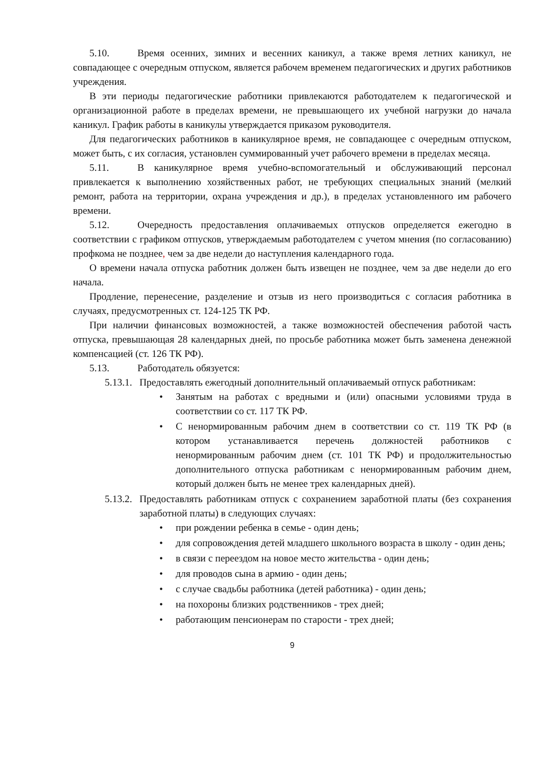5.10. Время осенних, зимних и весенних каникул, а также время летних каникул, не совпадающее с очередным отпуском, является рабочем временем педагогических и других работников учреждения.
В эти периоды педагогические работники привлекаются работодателем к педагогической и организационной работе в пределах времени, не превышающего их учебной нагрузки до начала каникул. График работы в каникулы утверждается приказом руководителя.
Для педагогических работников в каникулярное время, не совпадающее с очередным отпуском, может быть, с их согласия, установлен суммированный учет рабочего времени в пределах месяца.
5.11. В каникулярное время учебно-вспомогательный и обслуживающий персонал привлекается к выполнению хозяйственных работ, не требующих специальных знаний (мелкий ремонт, работа на территории, охрана учреждения и др.), в пределах установленного им рабочего времени.
5.12. Очередность предоставления оплачиваемых отпусков определяется ежегодно в соответствии с графиком отпусков, утверждаемым работодателем с учетом мнения (по согласованию) профкома не позднее, чем за две недели до наступления календарного года.
О времени начала отпуска работник должен быть извещен не позднее, чем за две недели до его начала.
Продление, перенесение, разделение и отзыв из него производиться с согласия работника в случаях, предусмотренных ст. 124-125 ТК РФ.
При наличии финансовых возможностей, а также возможностей обеспечения работой часть отпуска, превышающая 28 календарных дней, по просьбе работника может быть заменена денежной компенсацией (ст. 126 ТК РФ).
5.13. Работодатель обязуется:
5.13.1. Предоставлять ежегодный дополнительный оплачиваемый отпуск работникам:
• Занятым на работах с вредными и (или) опасными условиями труда в соответствии со ст. 117 ТК РФ.
• С ненормированным рабочим днем в соответствии со ст. 119 ТК РФ (в котором устанавливается перечень должностей работников с ненормированным рабочим днем (ст. 101 ТК РФ) и продолжительностью дополнительного отпуска работникам с ненормированным рабочим днем, который должен быть не менее трех календарных дней).
5.13.2. Предоставлять работникам отпуск с сохранением заработной платы (без сохранения заработной платы) в следующих случаях:
• при рождении ребенка в семье - один день;
• для сопровождения детей младшего школьного возраста в школу - один день;
• в связи с переездом на новое место жительства - один день;
• для проводов сына в армию - один день;
• с случае свадьбы работника (детей работника) - один день;
• на похороны близких родственников - трех дней;
• работающим пенсионерам по старости - трех дней;
9